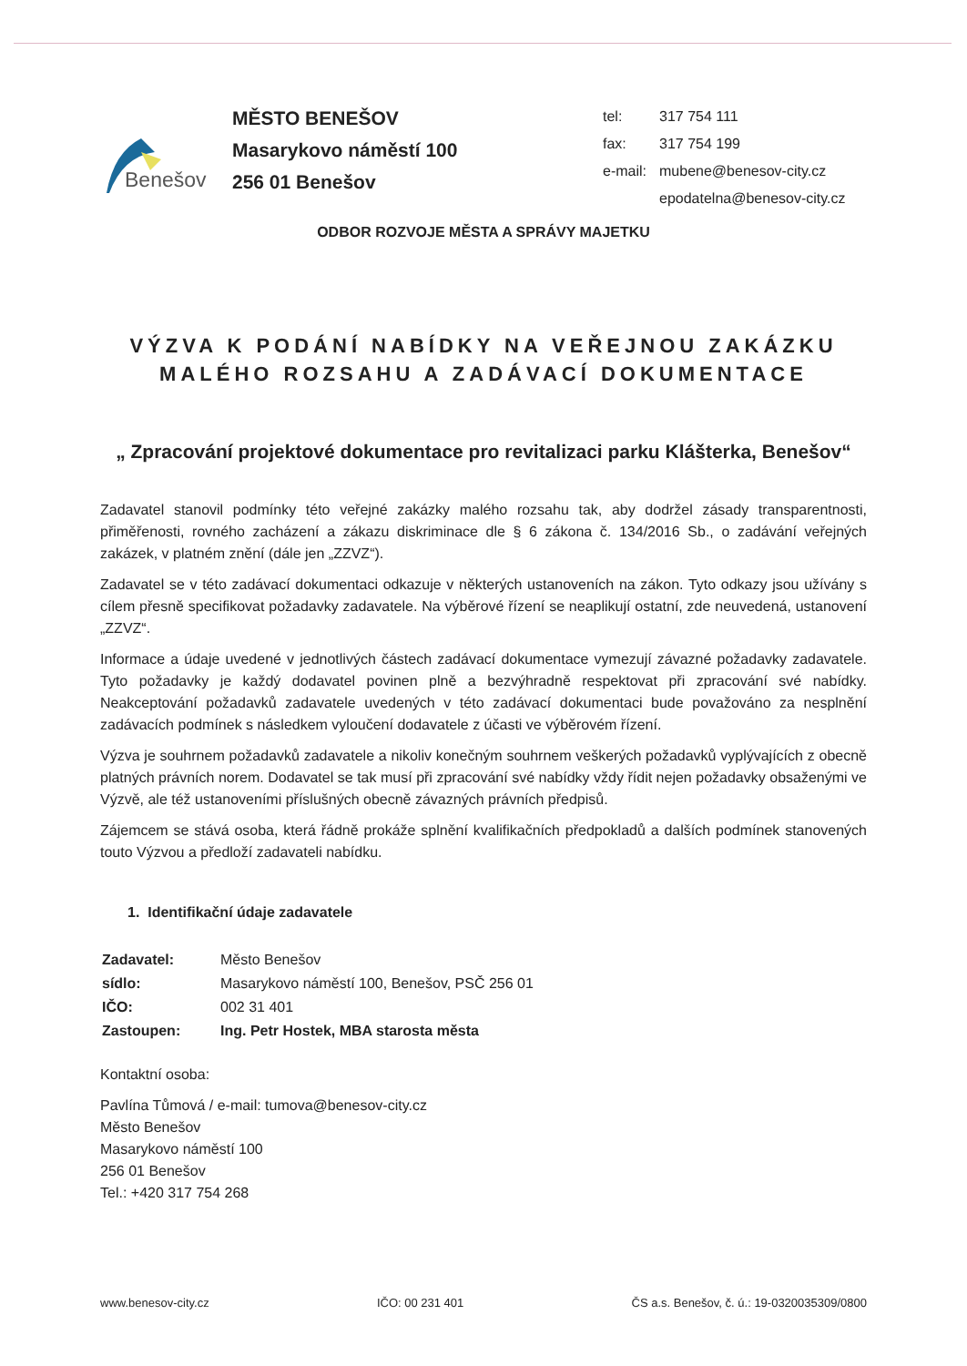Benešov
MĚSTO BENEŠOV
Masarykovo náměstí 100
256 01 Benešov
| tel: | 317 754 111 |
| fax: | 317 754 199 |
| e-mail: | mubene@benesov-city.cz |
| | epodatelna@benesov-city.cz |
ODBOR ROZVOJE MĚSTA A SPRÁVY MAJETKU
VÝZVA K PODÁNÍ NABÍDKY NA VEŘEJNOU ZAKÁZKU
MALÉHO ROZSAHU A ZADÁVACÍ DOKUMENTACE
„ Zpracování projektové dokumentace pro revitalizaci parku Klášterka, Benešov“
Zadavatel stanovil podmínky této veřejné zakázky malého rozsahu tak, aby dodržel zásady transparentnosti, přiměřenosti, rovného zacházení a zákazu diskriminace dle § 6 zákona č. 134/2016 Sb., o zadávání veřejných zakázek, v platném znění (dále jen „ZZVZ“).
Zadavatel se v této zadávací dokumentaci odkazuje v některých ustanoveních na zákon. Tyto odkazy jsou užívány s cílem přesně specifikovat požadavky zadavatele. Na výběrové řízení se neaplikují ostatní, zde neuvedená, ustanovení „ZZVZ“.
Informace a údaje uvedené v jednotlivých částech zadávací dokumentace vymezují závazné požadavky zadavatele. Tyto požadavky je každý dodavatel povinen plně a bezvýhradně respektovat při zpracování své nabídky. Neakceptování požadavků zadavatele uvedených v této zadávací dokumentaci bude považováno za nesplnění zadávacích podmínek s následkem vyloučení dodavatele z účasti ve výběrovém řízení.
Výzva je souhrnem požadavků zadavatele a nikoliv konečným souhrnem veškerých požadavků vyplývajících z obecně platných právních norem. Dodavatel se tak musí při zpracování své nabídky vždy řídit nejen požadavky obsaženými ve Výzvě, ale též ustanoveními příslušných obecně závazných právních předpisů.
Zájemcem se stává osoba, která řádně prokáže splnění kvalifikačních předpokladů a dalších podmínek stanovených touto Výzvou a předloží zadavateli nabídku.
1. Identifikační údaje zadavatele
| Zadavatel: | Město Benešov |
| sídlo: | Masarykovo náměstí 100, Benešov, PSČ 256 01 |
| IČO: | 002 31 401 |
| Zastoupen: | Ing. Petr Hostek, MBA starosta města |
Kontaktní osoba:
Pavlína Tůmová / e-mail: tumova@benesov-city.cz
Město Benešov
Masarykovo náměstí 100
256 01 Benešov
Tel.: +420 317 754 268
www.benesov-city.cz IČO: 00 231 401 ČS a.s. Benešov, č. ú.: 19-0320035309/0800